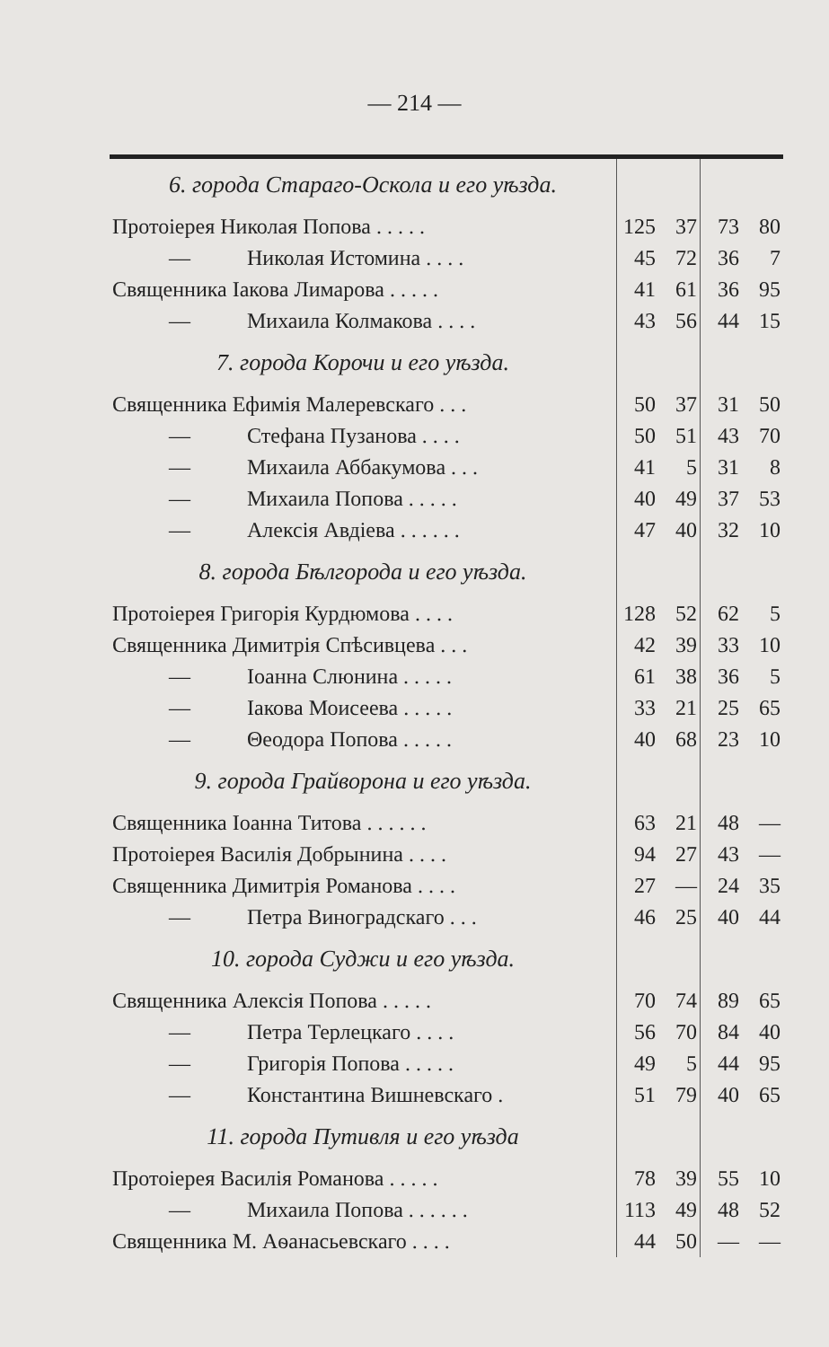— 214 —
| 6. города Стараго-Оскола и его уѣзда. | | | | |
| Протоіерея Николая Попова . . . . . | 125 | 37 | 73 | 80 |
| — Николая Истомина . . . . | 45 | 72 | 36 | 7 |
| Священника Іакова Лимарова . . . . . | 41 | 61 | 36 | 95 |
| — Михаила Колмакова . . . . | 43 | 56 | 44 | 15 |
| 7. города Корочи и его уѣзда. | | | | |
| Священника Ефимія Малеревскаго . . . | 50 | 37 | 31 | 50 |
| — Стефана Пузанова . . . . | 50 | 51 | 43 | 70 |
| — Михаила Аббакумова . . . | 41 | 5 | 31 | 8 |
| — Михаила Попова . . . . . | 40 | 49 | 37 | 53 |
| — Алексія Авдіева . . . . . . | 47 | 40 | 32 | 10 |
| 8. города Бѣлгорода и его уѣзда. | | | | |
| Протоіерея Григорія Курдюмова . . . . | 128 | 52 | 62 | 5 |
| Священника Димитрія Спѣсивцева . . . | 42 | 39 | 33 | 10 |
| — Іоанна Слюнина . . . . . | 61 | 38 | 36 | 5 |
| — Іакова Моисеева . . . . . | 33 | 21 | 25 | 65 |
| — Θеодора Попова . . . . . | 40 | 68 | 23 | 10 |
| 9. города Грайворона и его уѣзда. | | | | |
| Священника Іоанна Титова . . . . . . | 63 | 21 | 48 | — |
| Протоіерея Василія Добрынина . . . . | 94 | 27 | 43 | — |
| Священника Димитрія Романова . . . . | 27 | — | 24 | 35 |
| — Петра Виноградскаго . . . | 46 | 25 | 40 | 44 |
| 10. города Суджи и его уѣзда. | | | | |
| Священника Алексія Попова . . . . . | 70 | 74 | 89 | 65 |
| — Петра Терлецкаго . . . . | 56 | 70 | 84 | 40 |
| — Григорія Попова . . . . . | 49 | 5 | 44 | 95 |
| — Константина Вишневскаго . | 51 | 79 | 40 | 65 |
| 11. города Путивля и его уѣзда | | | | |
| Протоіерея Василія Романова . . . . . | 78 | 39 | 55 | 10 |
| — Михаила Попова . . . . . . | 113 | 49 | 48 | 52 |
| Священника М. Аѳанасьевскаго . . . . | 44 | 50 | — | — |